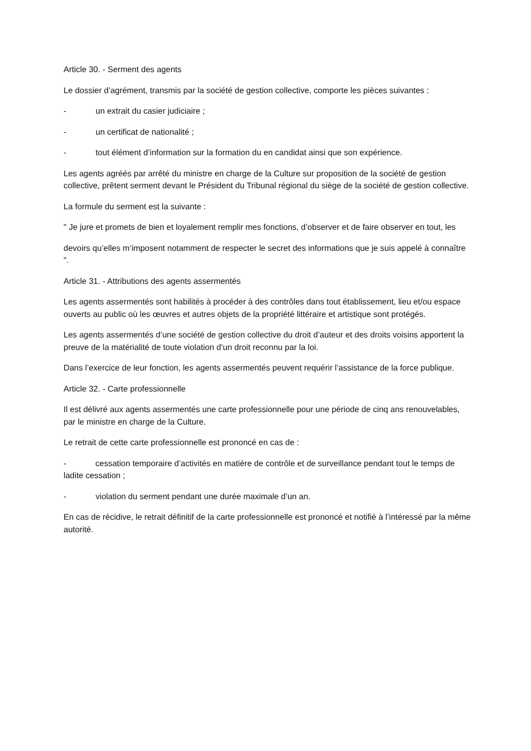Article 30. - Serment des agents
Le dossier d’agrément, transmis par la société de gestion collective, comporte les pièces suivantes :
- un extrait du casier judiciaire ;
- un certificat de nationalité ;
- tout élément d’information sur la formation du en candidat ainsi que son expérience.
Les agents agréés par arrêté du ministre en charge de la Culture sur proposition de la société de gestion collective, prêtent serment devant le Président du Tribunal régional du siège de la société de gestion collective.
La formule du serment est la suivante :
" Je jure et promets de bien et loyalement remplir mes fonctions, d’observer et de faire observer en tout, les
devoirs qu’elles m’imposent notamment de respecter le secret des informations que je suis appelé à connaître ".
Article 31. - Attributions des agents assermentés
Les agents assermentés sont habilités à procéder à des contrôles dans tout établissement, lieu et/ou espace ouverts au public où les œuvres et autres objets de la propriété littéraire et artistique sont protégés.
Les agents assermentés d’une société de gestion collective du droit d’auteur et des droits voisins apportent la preuve de la matérialité de toute violation d’un droit reconnu par la loi.
Dans l’exercice de leur fonction, les agents assermentés peuvent requérir l’assistance de la force publique.
Article 32. - Carte professionnelle
Il est délivré aux agents assermentés une carte professionnelle pour une période de cinq ans renouvelables, par le ministre en charge de la Culture.
Le retrait de cette carte professionnelle est prononcé en cas de :
- cessation temporaire d’activités en matière de contrôle et de surveillance pendant tout le temps de ladite cessation ;
- violation du serment pendant une durée maximale d’un an.
En cas de récidive, le retrait définitif de la carte professionnelle est prononcé et notifié à l’intéressé par la même autorité.